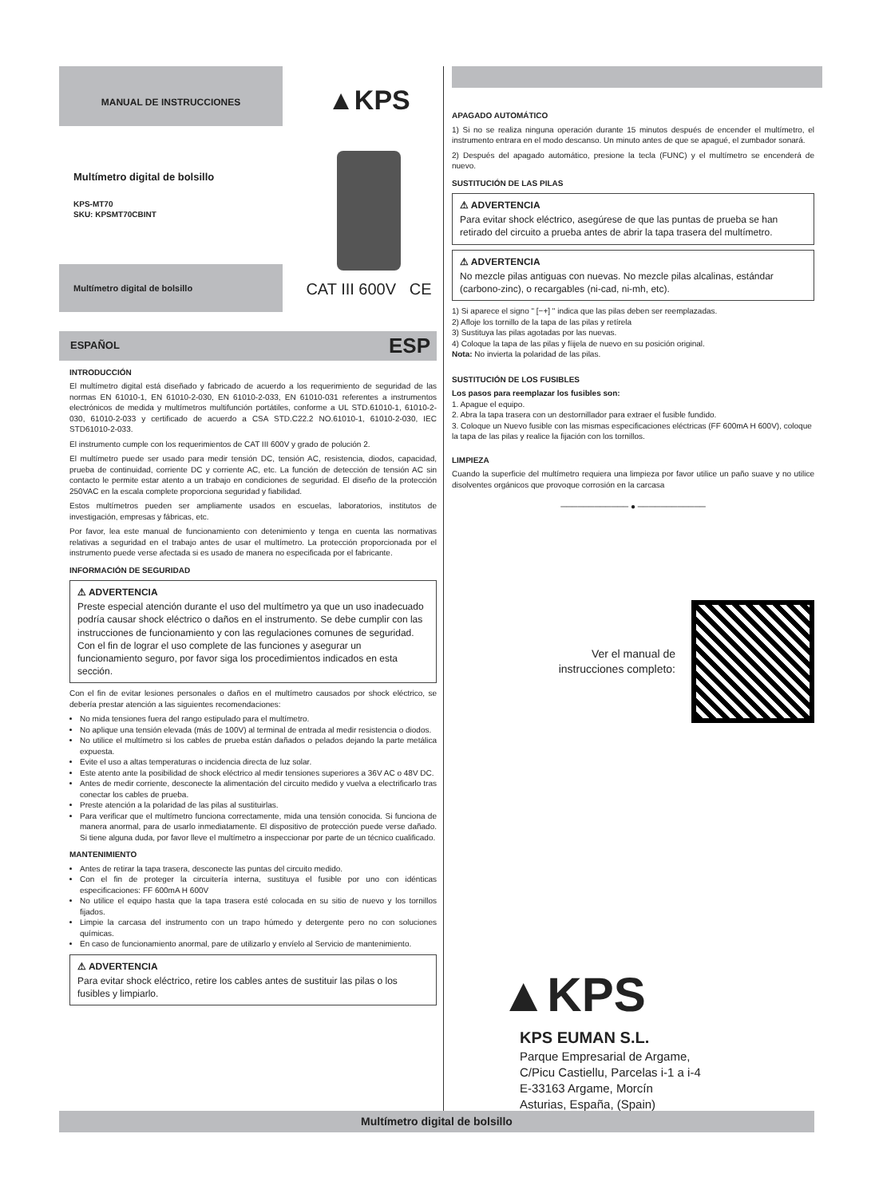MANUAL DE INSTRUCCIONES
Multímetro digital de bolsillo
KPS-MT70
SKU: KPSMT70CBINT
Multímetro digital de bolsillo
▲KPS
CAT III 600V CE
ESPAÑOL ESP
INTRODUCCIÓN
El multímetro digital está diseñado y fabricado de acuerdo a los requerimiento de seguridad de las normas EN 61010-1, EN 61010-2-030, EN 61010-2-033, EN 61010-031 referentes a instrumentos electrónicos de medida y multímetros multifunción portátiles, conforme a UL STD.61010-1, 61010-2-030, 61010-2-033 y certificado de acuerdo a CSA STD.C22.2 NO.61010-1, 61010-2-030, IEC STD61010-2-033.
El instrumento cumple con los requerimientos de CAT III 600V y grado de polución 2.
El multímetro puede ser usado para medir tensión DC, tensión AC, resistencia, diodos, capacidad, prueba de continuidad, corriente DC y corriente AC, etc. La función de detección de tensión AC sin contacto le permite estar atento a un trabajo en condiciones de seguridad. El diseño de la protección 250VAC en la escala complete proporciona seguridad y fiabilidad.
Estos multímetros pueden ser ampliamente usados en escuelas, laboratorios, institutos de investigación, empresas y fábricas, etc.
Por favor, lea este manual de funcionamiento con detenimiento y tenga en cuenta las normativas relativas a seguridad en el trabajo antes de usar el multímetro. La protección proporcionada por el instrumento puede verse afectada si es usado de manera no especificada por el fabricante.
INFORMACIÓN DE SEGURIDAD
⚠ ADVERTENCIA
Preste especial atención durante el uso del multímetro ya que un uso inadecuado podría causar shock eléctrico o daños en el instrumento. Se debe cumplir con las instrucciones de funcionamiento y con las regulaciones comunes de seguridad. Con el fin de lograr el uso complete de las funciones y asegurar un funcionamiento seguro, por favor siga los procedimientos indicados en esta sección.
Con el fin de evitar lesiones personales o daños en el multímetro causados por shock eléctrico, se debería prestar atención a las siguientes recomendaciones:
No mida tensiones fuera del rango estipulado para el multímetro.
No aplique una tensión elevada (más de 100V) al terminal de entrada al medir resistencia o diodos.
No utilice el multímetro si los cables de prueba están dañados o pelados dejando la parte metálica expuesta.
Evite el uso a altas temperaturas o incidencia directa de luz solar.
Este atento ante la posibilidad de shock eléctrico al medir tensiones superiores a 36V AC o 48V DC.
Antes de medir corriente, desconecte la alimentación del circuito medido y vuelva a electrificarlo tras conectar los cables de prueba.
Preste atención a la polaridad de las pilas al sustituirlas.
Para verificar que el multímetro funciona correctamente, mida una tensión conocida. Si funciona de manera anormal, para de usarlo inmediatamente. El dispositivo de protección puede verse dañado. Si tiene alguna duda, por favor lleve el multímetro a inspeccionar por parte de un técnico cualificado.
MANTENIMIENTO
Antes de retirar la tapa trasera, desconecte las puntas del circuito medido.
Con el fin de proteger la circuitería interna, sustituya el fusible por uno con idénticas especificaciones: FF 600mA H 600V
No utilice el equipo hasta que la tapa trasera esté colocada en su sitio de nuevo y los tornillos fijados.
Limpie la carcasa del instrumento con un trapo húmedo y detergente pero no con soluciones químicas.
En caso de funcionamiento anormal, pare de utilizarlo y envíelo al Servicio de mantenimiento.
⚠ ADVERTENCIA
Para evitar shock eléctrico, retire los cables antes de sustituir las pilas o los fusibles y limpiarlo.
APAGADO AUTOMÁTICO
1) Si no se realiza ninguna operación durante 15 minutos después de encender el multímetro, el instrumento entrara en el modo descanso. Un minuto antes de que se apagué, el zumbador sonará.
2) Después del apagado automático, presione la tecla (FUNC) y el multímetro se encenderá de nuevo.
SUSTITUCIÓN DE LAS PILAS
⚠ ADVERTENCIA
Para evitar shock eléctrico, asegúrese de que las puntas de prueba se han retirado del circuito a prueba antes de abrir la tapa trasera del multímetro.
⚠ ADVERTENCIA
No mezcle pilas antiguas con nuevas. No mezcle pilas alcalinas, estándar (carbono-zinc), o recargables (ni-cad, ni-mh, etc).
1) Si aparece el signo " [−+] " indica que las pilas deben ser reemplazadas.
2) Afloje los tornillo de la tapa de las pilas y retírela
3) Sustituya las pilas agotadas por las nuevas.
4) Coloque la tapa de las pilas y fíijela de nuevo en su posición original.
Nota: No invierta la polaridad de las pilas.
SUSTITUCIÓN DE LOS FUSIBLES
Los pasos para reemplazar los fusibles son:
1. Apague el equipo.
2. Abra la tapa trasera con un destornillador para extraer el fusible fundido.
3. Coloque un Nuevo fusible con las mismas especificaciones eléctricas (FF 600mA H 600V), coloque la tapa de las pilas y realice la fijación con los tornillos.
LIMPIEZA
Cuando la superficie del multímetro requiera una limpieza por favor utilice un paño suave y no utilice disolventes orgánicos que provoque corrosión en la carcasa
──────────── ● ────────────
Ver el manual de
instrucciones completo:
▲KPS
KPS EUMAN S.L.
Parque Empresarial de Argame,
C/Picu Castiellu, Parcelas i-1 a i-4
E-33163 Argame, Morcín
Asturias, España, (Spain)
Multímetro digital de bolsillo